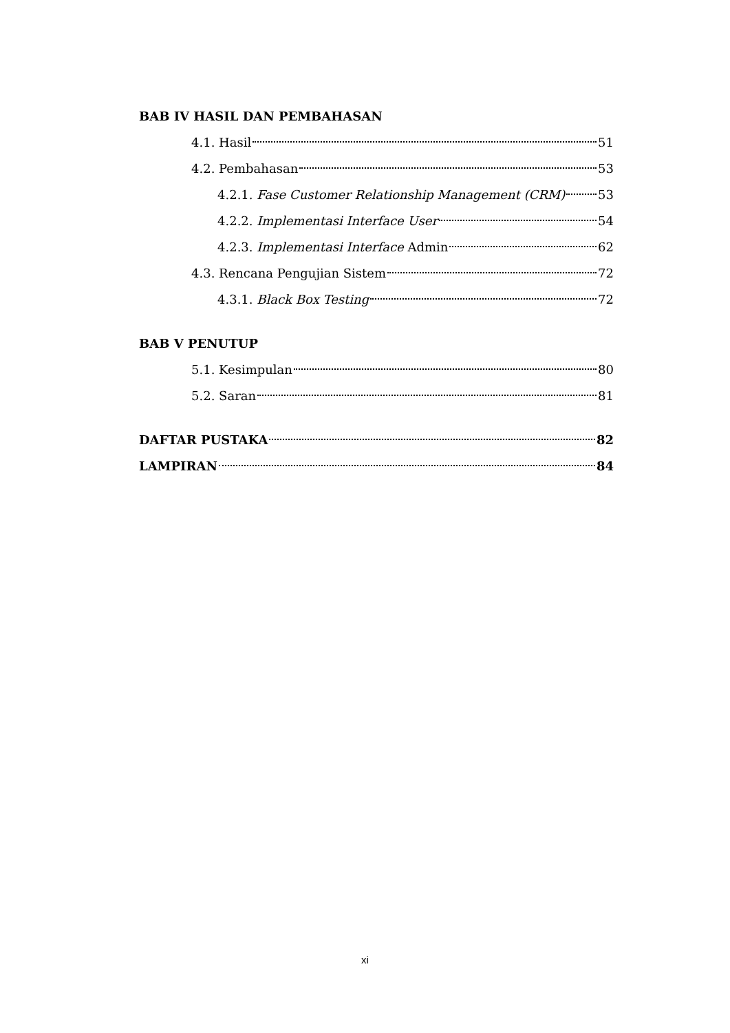BAB IV HASIL DAN PEMBAHASAN
4.1. Hasil 51
4.2. Pembahasan 53
4.2.1. Fase Customer Relationship Management (CRM) 53
4.2.2. Implementasi Interface User 54
4.2.3. Implementasi Interface Admin 62
4.3. Rencana Pengujian Sistem 72
4.3.1. Black Box Testing 72
BAB V PENUTUP
5.1. Kesimpulan 80
5.2. Saran 81
DAFTAR PUSTAKA 82
LAMPIRAN 84
xi